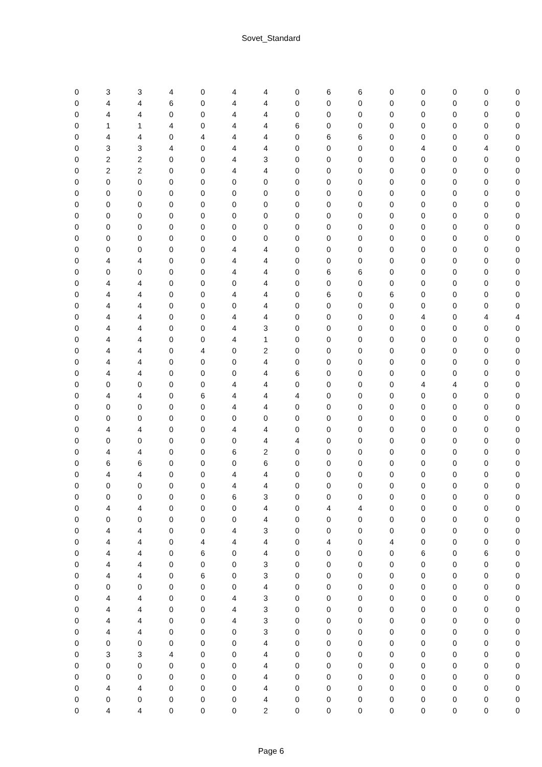Sovet_Standard
| 0 | 3 | 3 | 4 | 0 | 4 | 4 | 0 | 6 | 6 | 0 | 0 | 0 | 0 | 0 |
| 0 | 4 | 4 | 6 | 0 | 4 | 4 | 0 | 0 | 0 | 0 | 0 | 0 | 0 | 0 |
| 0 | 4 | 4 | 0 | 0 | 4 | 4 | 0 | 0 | 0 | 0 | 0 | 0 | 0 | 0 |
| 0 | 1 | 1 | 4 | 0 | 4 | 4 | 6 | 0 | 0 | 0 | 0 | 0 | 0 | 0 |
| 0 | 4 | 4 | 0 | 4 | 4 | 4 | 0 | 6 | 6 | 0 | 0 | 0 | 0 | 0 |
| 0 | 3 | 3 | 4 | 0 | 4 | 4 | 0 | 0 | 0 | 0 | 4 | 0 | 4 | 0 |
| 0 | 2 | 2 | 0 | 0 | 4 | 3 | 0 | 0 | 0 | 0 | 0 | 0 | 0 | 0 |
| 0 | 2 | 2 | 0 | 0 | 4 | 4 | 0 | 0 | 0 | 0 | 0 | 0 | 0 | 0 |
| 0 | 0 | 0 | 0 | 0 | 0 | 0 | 0 | 0 | 0 | 0 | 0 | 0 | 0 | 0 |
| 0 | 0 | 0 | 0 | 0 | 0 | 0 | 0 | 0 | 0 | 0 | 0 | 0 | 0 | 0 |
| 0 | 0 | 0 | 0 | 0 | 0 | 0 | 0 | 0 | 0 | 0 | 0 | 0 | 0 | 0 |
| 0 | 0 | 0 | 0 | 0 | 0 | 0 | 0 | 0 | 0 | 0 | 0 | 0 | 0 | 0 |
| 0 | 0 | 0 | 0 | 0 | 0 | 0 | 0 | 0 | 0 | 0 | 0 | 0 | 0 | 0 |
| 0 | 0 | 0 | 0 | 0 | 0 | 0 | 0 | 0 | 0 | 0 | 0 | 0 | 0 | 0 |
| 0 | 0 | 0 | 0 | 0 | 4 | 4 | 0 | 0 | 0 | 0 | 0 | 0 | 0 | 0 |
| 0 | 4 | 4 | 0 | 0 | 4 | 4 | 0 | 0 | 0 | 0 | 0 | 0 | 0 | 0 |
| 0 | 0 | 0 | 0 | 0 | 4 | 4 | 0 | 6 | 6 | 0 | 0 | 0 | 0 | 0 |
| 0 | 4 | 4 | 0 | 0 | 0 | 4 | 0 | 0 | 0 | 0 | 0 | 0 | 0 | 0 |
| 0 | 4 | 4 | 0 | 0 | 4 | 4 | 0 | 6 | 0 | 6 | 0 | 0 | 0 | 0 |
| 0 | 4 | 4 | 0 | 0 | 0 | 4 | 0 | 0 | 0 | 0 | 0 | 0 | 0 | 0 |
| 0 | 4 | 4 | 0 | 0 | 4 | 4 | 0 | 0 | 0 | 0 | 4 | 0 | 4 | 4 |
| 0 | 4 | 4 | 0 | 0 | 4 | 3 | 0 | 0 | 0 | 0 | 0 | 0 | 0 | 0 |
| 0 | 4 | 4 | 0 | 0 | 4 | 1 | 0 | 0 | 0 | 0 | 0 | 0 | 0 | 0 |
| 0 | 4 | 4 | 0 | 4 | 0 | 2 | 0 | 0 | 0 | 0 | 0 | 0 | 0 | 0 |
| 0 | 4 | 4 | 0 | 0 | 0 | 4 | 0 | 0 | 0 | 0 | 0 | 0 | 0 | 0 |
| 0 | 4 | 4 | 0 | 0 | 0 | 4 | 6 | 0 | 0 | 0 | 0 | 0 | 0 | 0 |
| 0 | 0 | 0 | 0 | 0 | 4 | 4 | 0 | 0 | 0 | 0 | 4 | 4 | 0 | 0 |
| 0 | 4 | 4 | 0 | 6 | 4 | 4 | 4 | 0 | 0 | 0 | 0 | 0 | 0 | 0 |
| 0 | 0 | 0 | 0 | 0 | 4 | 4 | 0 | 0 | 0 | 0 | 0 | 0 | 0 | 0 |
| 0 | 0 | 0 | 0 | 0 | 0 | 0 | 0 | 0 | 0 | 0 | 0 | 0 | 0 | 0 |
| 0 | 4 | 4 | 0 | 0 | 4 | 4 | 0 | 0 | 0 | 0 | 0 | 0 | 0 | 0 |
| 0 | 0 | 0 | 0 | 0 | 0 | 4 | 4 | 0 | 0 | 0 | 0 | 0 | 0 | 0 |
| 0 | 4 | 4 | 0 | 0 | 6 | 2 | 0 | 0 | 0 | 0 | 0 | 0 | 0 | 0 |
| 0 | 6 | 6 | 0 | 0 | 0 | 6 | 0 | 0 | 0 | 0 | 0 | 0 | 0 | 0 |
| 0 | 4 | 4 | 0 | 0 | 4 | 4 | 0 | 0 | 0 | 0 | 0 | 0 | 0 | 0 |
| 0 | 0 | 0 | 0 | 0 | 4 | 4 | 0 | 0 | 0 | 0 | 0 | 0 | 0 | 0 |
| 0 | 0 | 0 | 0 | 0 | 6 | 3 | 0 | 0 | 0 | 0 | 0 | 0 | 0 | 0 |
| 0 | 4 | 4 | 0 | 0 | 0 | 4 | 0 | 4 | 4 | 0 | 0 | 0 | 0 | 0 |
| 0 | 0 | 0 | 0 | 0 | 0 | 4 | 0 | 0 | 0 | 0 | 0 | 0 | 0 | 0 |
| 0 | 4 | 4 | 0 | 0 | 4 | 3 | 0 | 0 | 0 | 0 | 0 | 0 | 0 | 0 |
| 0 | 4 | 4 | 0 | 4 | 4 | 4 | 0 | 4 | 0 | 4 | 0 | 0 | 0 | 0 |
| 0 | 4 | 4 | 0 | 6 | 0 | 4 | 0 | 0 | 0 | 0 | 6 | 0 | 6 | 0 |
| 0 | 4 | 4 | 0 | 0 | 0 | 3 | 0 | 0 | 0 | 0 | 0 | 0 | 0 | 0 |
| 0 | 4 | 4 | 0 | 6 | 0 | 3 | 0 | 0 | 0 | 0 | 0 | 0 | 0 | 0 |
| 0 | 0 | 0 | 0 | 0 | 0 | 4 | 0 | 0 | 0 | 0 | 0 | 0 | 0 | 0 |
| 0 | 4 | 4 | 0 | 0 | 4 | 3 | 0 | 0 | 0 | 0 | 0 | 0 | 0 | 0 |
| 0 | 4 | 4 | 0 | 0 | 4 | 3 | 0 | 0 | 0 | 0 | 0 | 0 | 0 | 0 |
| 0 | 4 | 4 | 0 | 0 | 4 | 3 | 0 | 0 | 0 | 0 | 0 | 0 | 0 | 0 |
| 0 | 4 | 4 | 0 | 0 | 0 | 3 | 0 | 0 | 0 | 0 | 0 | 0 | 0 | 0 |
| 0 | 0 | 0 | 0 | 0 | 0 | 4 | 0 | 0 | 0 | 0 | 0 | 0 | 0 | 0 |
| 0 | 3 | 3 | 4 | 0 | 0 | 4 | 0 | 0 | 0 | 0 | 0 | 0 | 0 | 0 |
| 0 | 0 | 0 | 0 | 0 | 0 | 4 | 0 | 0 | 0 | 0 | 0 | 0 | 0 | 0 |
| 0 | 0 | 0 | 0 | 0 | 0 | 4 | 0 | 0 | 0 | 0 | 0 | 0 | 0 | 0 |
| 0 | 4 | 4 | 0 | 0 | 0 | 4 | 0 | 0 | 0 | 0 | 0 | 0 | 0 | 0 |
| 0 | 0 | 0 | 0 | 0 | 0 | 4 | 0 | 0 | 0 | 0 | 0 | 0 | 0 | 0 |
| 0 | 4 | 4 | 0 | 0 | 0 | 2 | 0 | 0 | 0 | 0 | 0 | 0 | 0 | 0 |
Page 6